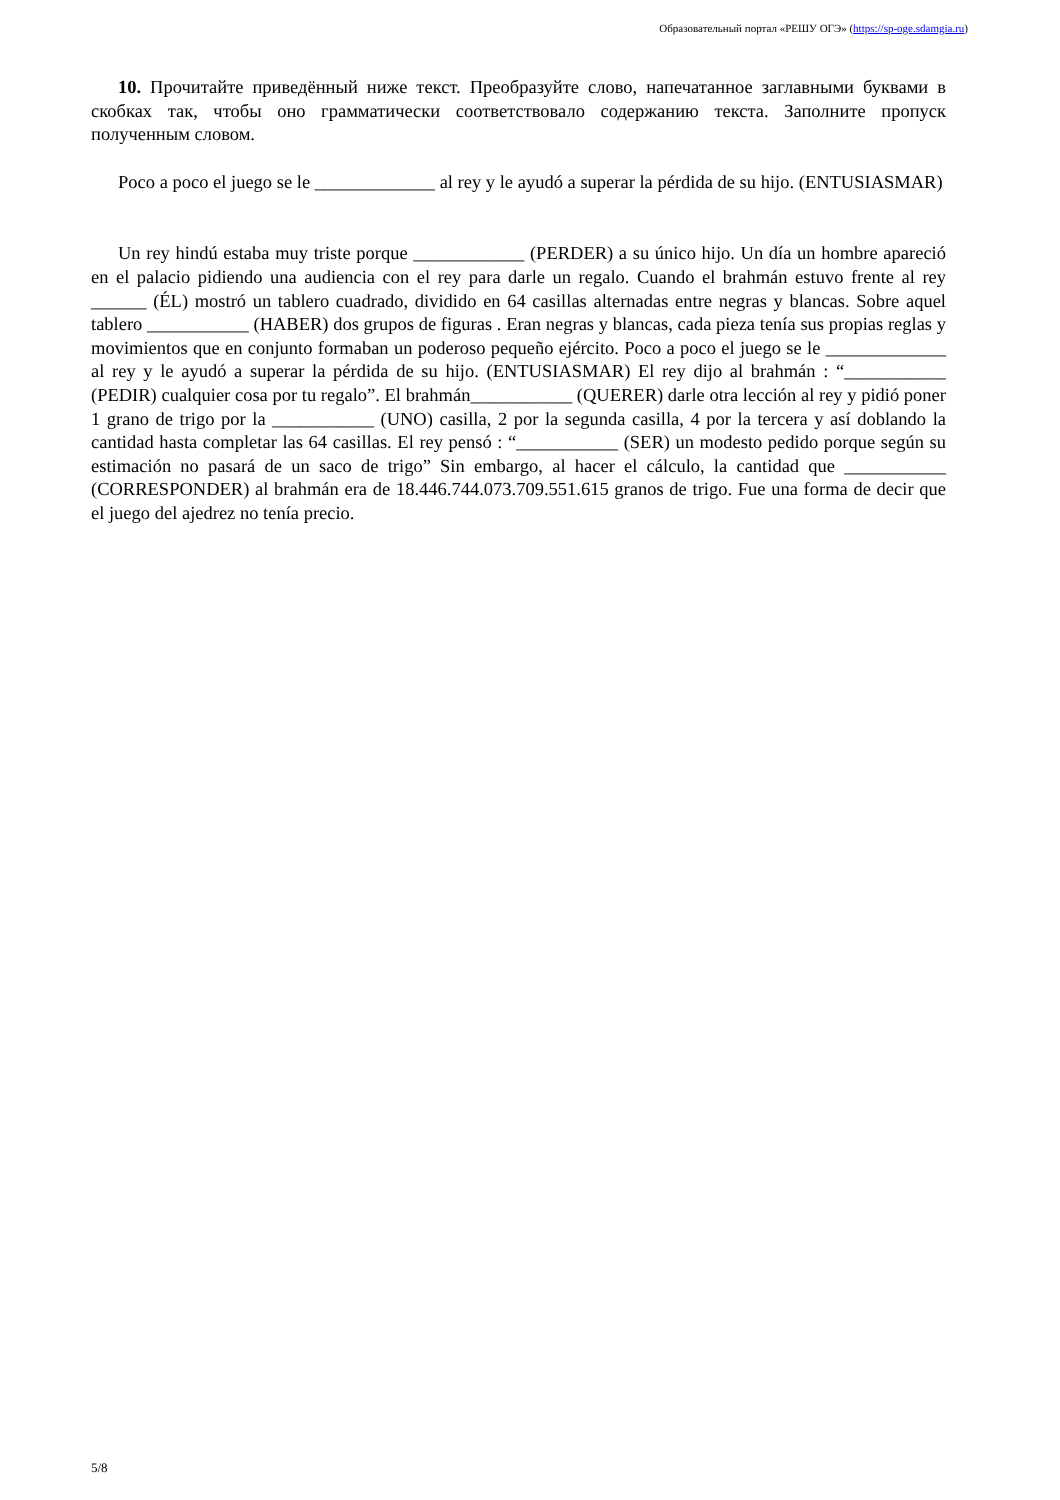Образовательный портал «РЕШУ ОГЭ» (https://sp-oge.sdamgia.ru)
10. Прочитайте приведённый ниже текст. Преобразуйте слово, напечатанное заглавными буквами в скобках так, чтобы оно грамматически соответствовало содержанию текста. Заполните пропуск полученным словом.
Poco a poco el juego se le _____________ al rey y le ayudó a superar la pérdida de su hijo. (ENTUSIASMAR)
Un rey hindú estaba muy triste porque ____________ (PERDER) a su único hijo. Un día un hombre apareció en el palacio pidiendo una audiencia con el rey para darle un regalo. Cuando el brahmán estuvo frente al rey ______ (ÉL) mostró un tablero cuadrado, dividido en 64 casillas alternadas entre negras y blancas. Sobre aquel tablero ___________ (HABER) dos grupos de figuras . Eran negras y blancas, cada pieza tenía sus propias reglas y movimientos que en conjunto formaban un poderoso pequeño ejército. Poco a poco el juego se le _____________ al rey y le ayudó a superar la pérdida de su hijo. (ENTUSIASMAR) El rey dijo al brahmán : “___________ (PEDIR) cualquier cosa por tu regalo”. El brahmán___________ (QUERER) darle otra lección al rey y pidió poner 1 grano de trigo por la ___________ (UNO) casilla, 2 por la segunda casilla, 4 por la tercera y así doblando la cantidad hasta completar las 64 casillas. El rey pensó : “___________ (SER) un modesto pedido porque según su estimación no pasará de un saco de trigo” Sin embargo, al hacer el cálculo, la cantidad que ___________ (CORRESPONDER) al brahmán era de 18.446.744.073.709.551.615 granos de trigo. Fue una forma de decir que el juego del ajedrez no tenía precio.
5/8